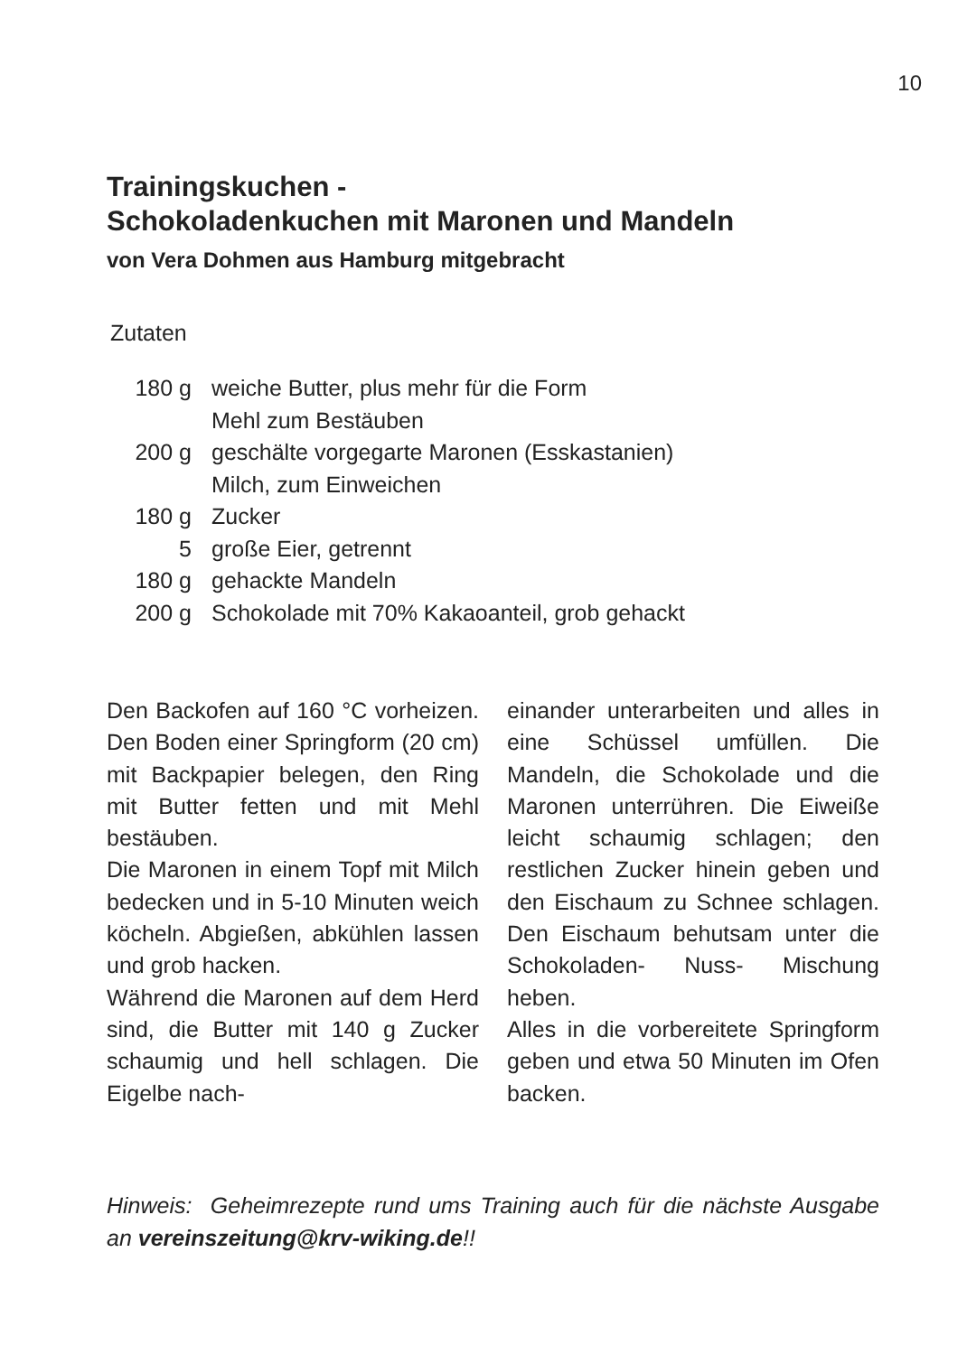10
Trainingskuchen -
Schokoladenkuchen mit Maronen und Mandeln
von Vera Dohmen aus Hamburg mitgebracht
Zutaten
| 180 g | weiche Butter, plus mehr für die Form |
| | Mehl zum Bestäuben |
| 200 g | geschälte vorgegarte Maronen (Esskastanien) |
| | Milch, zum Einweichen |
| 180 g | Zucker |
| 5 | große Eier, getrennt |
| 180 g | gehackte Mandeln |
| 200 g | Schokolade mit 70% Kakaoanteil, grob gehackt |
Den Backofen auf 160 °C vorheizen. Den Boden einer Springform (20 cm) mit Backpapier belegen, den Ring mit Butter fetten und mit Mehl bestäuben.
Die Maronen in einem Topf mit Milch bedecken und in 5-10 Minuten weich köcheln. Abgießen, abkühlen lassen und grob hacken.
Während die Maronen auf dem Herd sind, die Butter mit 140 g Zucker schaumig und hell schlagen. Die Eigelbe nach-
einander unterarbeiten und alles in eine Schüssel umfüllen. Die Mandeln, die Schokolade und die Maronen unterrühren. Die Eiweiße leicht schaumig schlagen; den restlichen Zucker hinein geben und den Eischaum zu Schnee schlagen. Den Eischaum behutsam unter die Schokoladen- Nuss- Mischung heben.
Alles in die vorbereitete Springform geben und etwa 50 Minuten im Ofen backen.
Hinweis: Geheimrezepte rund ums Training auch für die nächste Ausgabe an vereinszeitung@krv-wiking.de!!